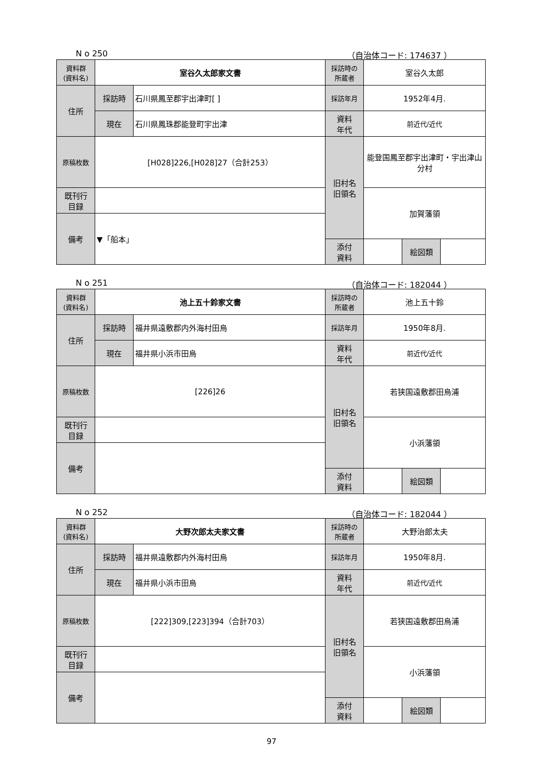N o 250 （自治体コード: 174637 ）
| 資料群 (資料名) | 室谷久太郎家文書 | | 採訪時の 所蔵者 | 室谷久太郎 | | |
| 住所 | 採訪時 | 石川県鳳至郡宇出津町[ ] | 採訪年月 | 1952年4月. | | |
| | 現在 | 石川県鳳珠郡能登町宇出津 | 資料 年代 | 前近代/近代 | | |
| 原稿枚数 | [H028]226,[H028]27（合計253） | | 旧村名 旧領名 | 能登国鳳至郡宇出津町・宇出津山分村 | | |
| 既刊行 目録 | | | | 加賀藩領 | | |
| 備考 | ▼「船本」 | | | | | |
| | | | 添付 資料 | | 絵図類 | |
N o 251 （自治体コード: 182044 ）
| 資料群 (資料名) | 池上五十鈴家文書 | | 採訪時の 所蔵者 | 池上五十鈴 | | |
| 住所 | 採訪時 | 福井県遠敷郡内外海村田烏 | 採訪年月 | 1950年8月. | | |
| | 現在 | 福井県小浜市田烏 | 資料 年代 | 前近代/近代 | | |
| 原稿枚数 | [226]26 | | 旧村名 旧領名 | 若狭国遠敷郡田烏浦 | | |
| 既刊行 目録 | | | | 小浜藩領 | | |
| 備考 | | | | | | |
| | | | 添付 資料 | | 絵図類 | |
N o 252 （自治体コード: 182044 ）
| 資料群 (資料名) | 大野次郎太夫家文書 | | 採訪時の 所蔵者 | 大野治郎太夫 | | |
| 住所 | 採訪時 | 福井県遠敷郡内外海村田烏 | 採訪年月 | 1950年8月. | | |
| | 現在 | 福井県小浜市田烏 | 資料 年代 | 前近代/近代 | | |
| 原稿枚数 | [222]309,[223]394（合計703） | | 旧村名 旧領名 | 若狭国遠敷郡田烏浦 | | |
| 既刊行 目録 | | | | 小浜藩領 | | |
| 備考 | | | | | | |
| | | | 添付 資料 | | 絵図類 | |
97